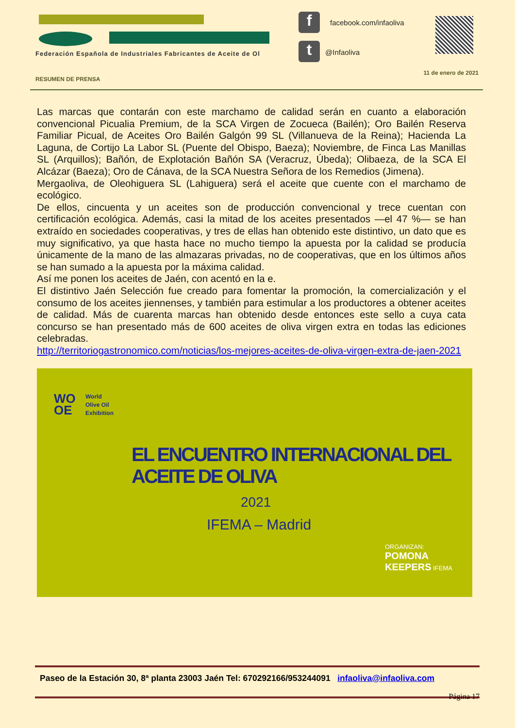Federación Española de Industriales Fabricantes de Aceite de Ol
f
t
facebook.com/infaoliva
@Infaoliva
11 de enero de 2021
RESUMEN DE PRENSA
Las marcas que contarán con este marchamo de calidad serán en cuanto a elaboración convencional Picualia Premium, de la SCA Virgen de Zocueca (Bailén); Oro Bailén Reserva Familiar Picual, de Aceites Oro Bailén Galgón 99 SL (Villanueva de la Reina); Hacienda La Laguna, de Cortijo La Labor SL (Puente del Obispo, Baeza); Noviembre, de Finca Las Manillas SL (Arquillos); Bañón, de Explotación Bañón SA (Veracruz, Úbeda); Olibaeza, de la SCA El Alcázar (Baeza); Oro de Cánava, de la SCA Nuestra Señora de los Remedios (Jimena).
Mergaoliva, de Oleohiguera SL (Lahiguera) será el aceite que cuente con el marchamo de ecológico.
De ellos, cincuenta y un aceites son de producción convencional y trece cuentan con certificación ecológica. Además, casi la mitad de los aceites presentados —el 47 %— se han extraído en sociedades cooperativas, y tres de ellas han obtenido este distintivo, un dato que es muy significativo, ya que hasta hace no mucho tiempo la apuesta por la calidad se producía únicamente de la mano de las almazaras privadas, no de cooperativas, que en los últimos años se han sumado a la apuesta por la máxima calidad.
Así me ponen los aceites de Jaén, con acentó en la e.
El distintivo Jaén Selección fue creado para fomentar la promoción, la comercialización y el consumo de los aceites jiennenses, y también para estimular a los productores a obtener aceites de calidad. Más de cuarenta marcas han obtenido desde entonces este sello a cuya cata concurso se han presentado más de 600 aceites de oliva virgen extra en todas las ediciones celebradas.
http://territoriogastronomico.com/noticias/los-mejores-aceites-de-oliva-virgen-extra-de-jaen-2021
WO
OE
World
Olive Oil
Exhibition
EL ENCUENTRO INTERNACIONAL DEL ACEITE DE OLIVA
2021
IFEMA – Madrid
ORGANIZAN:
POMONA
KEEPERS IFEMA
Paseo de la Estación 30, 8ª planta 23003 Jaén Tel: 670292166/953244091 infaoliva@infaoliva.com
Página 17